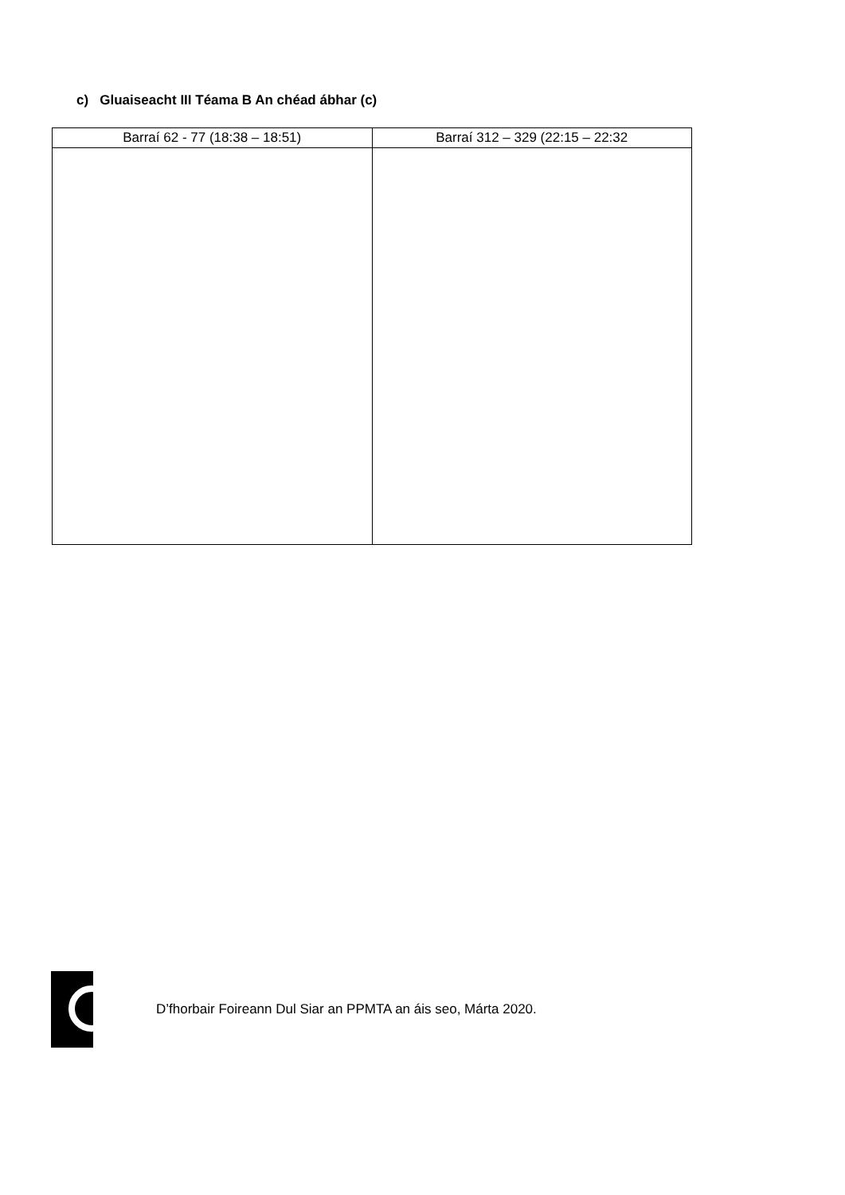c) Gluaiseacht III Téama B An chéad ábhar (c)
| Barraí 62 - 77 (18:38 – 18:51) | Barraí 312 – 329 (22:15 – 22:32 |
| --- | --- |
D’fhorbair Foireann Dul Siar an PPMTA an áis seo, Márta 2020.